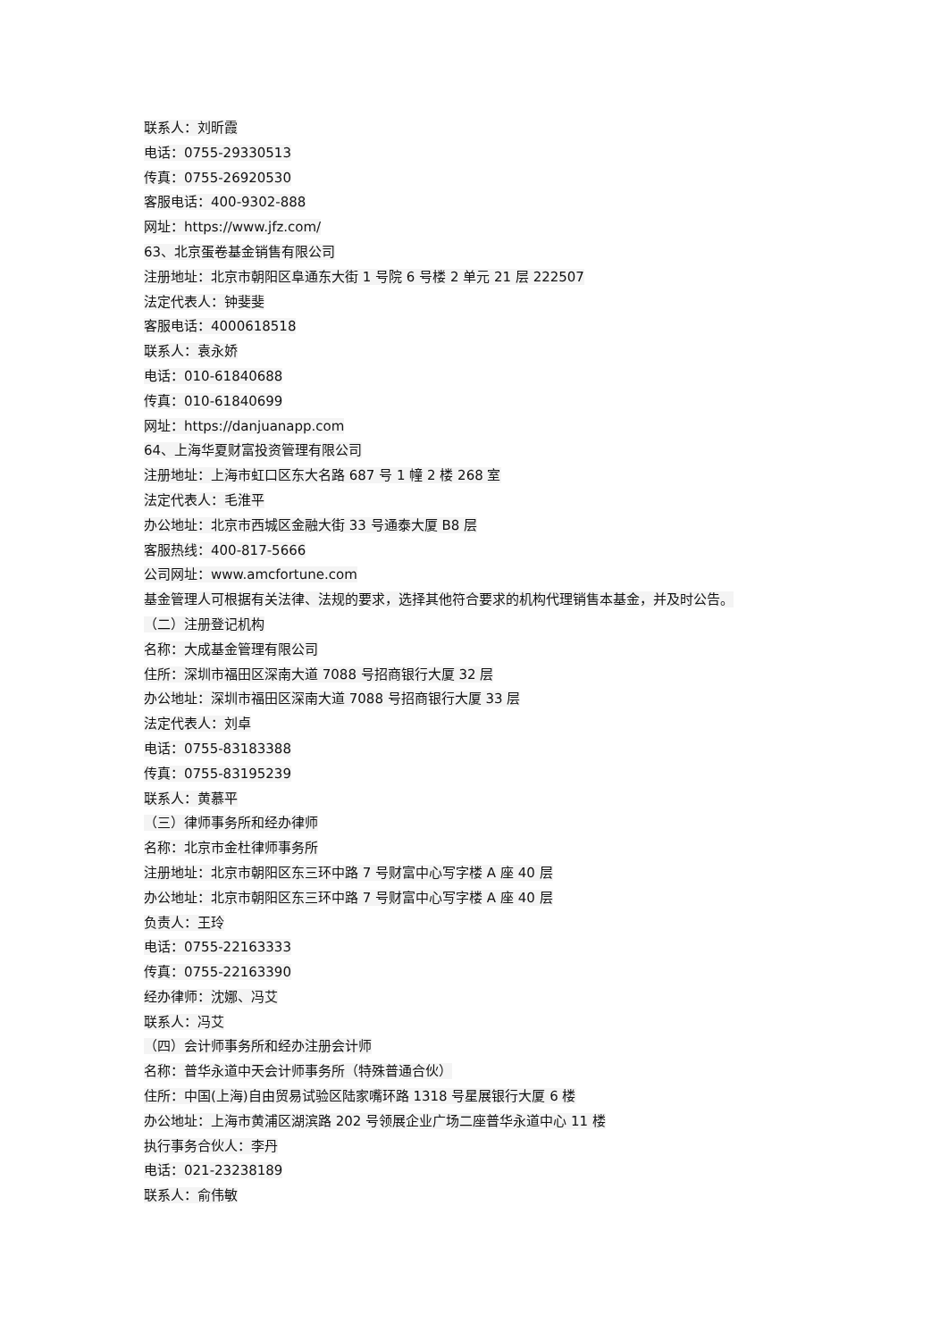联系人：刘昕霞
电话：0755-29330513
传真：0755-26920530
客服电话：400-9302-888
网址：https://www.jfz.com/
63、北京蛋卷基金销售有限公司
注册地址：北京市朝阳区阜通东大街 1 号院 6 号楼 2 单元 21 层 222507
法定代表人：钟斐斐
客服电话：4000618518
联系人：袁永娇
电话：010-61840688
传真：010-61840699
网址：https://danjuanapp.com
64、上海华夏财富投资管理有限公司
注册地址：上海市虹口区东大名路 687 号 1 幢 2 楼 268 室
法定代表人：毛淮平
办公地址：北京市西城区金融大街 33 号通泰大厦 B8 层
客服热线：400-817-5666
公司网址：www.amcfortune.com
基金管理人可根据有关法律、法规的要求，选择其他符合要求的机构代理销售本基金，并及时公告。
（二）注册登记机构
名称：大成基金管理有限公司
住所：深圳市福田区深南大道 7088 号招商银行大厦 32 层
办公地址：深圳市福田区深南大道 7088 号招商银行大厦 33 层
法定代表人：刘卓
电话：0755-83183388
传真：0755-83195239
联系人：黄慕平
（三）律师事务所和经办律师
名称：北京市金杜律师事务所
注册地址：北京市朝阳区东三环中路 7 号财富中心写字楼 A 座 40 层
办公地址：北京市朝阳区东三环中路 7 号财富中心写字楼 A 座 40 层
负责人：王玲
电话：0755-22163333
传真：0755-22163390
经办律师：沈娜、冯艾
联系人：冯艾
（四）会计师事务所和经办注册会计师
名称：普华永道中天会计师事务所（特殊普通合伙）
住所：中国(上海)自由贸易试验区陆家嘴环路 1318 号星展银行大厦 6 楼
办公地址：上海市黄浦区湖滨路 202 号领展企业广场二座普华永道中心 11 楼
执行事务合伙人：李丹
电话：021-23238189
联系人：俞伟敏